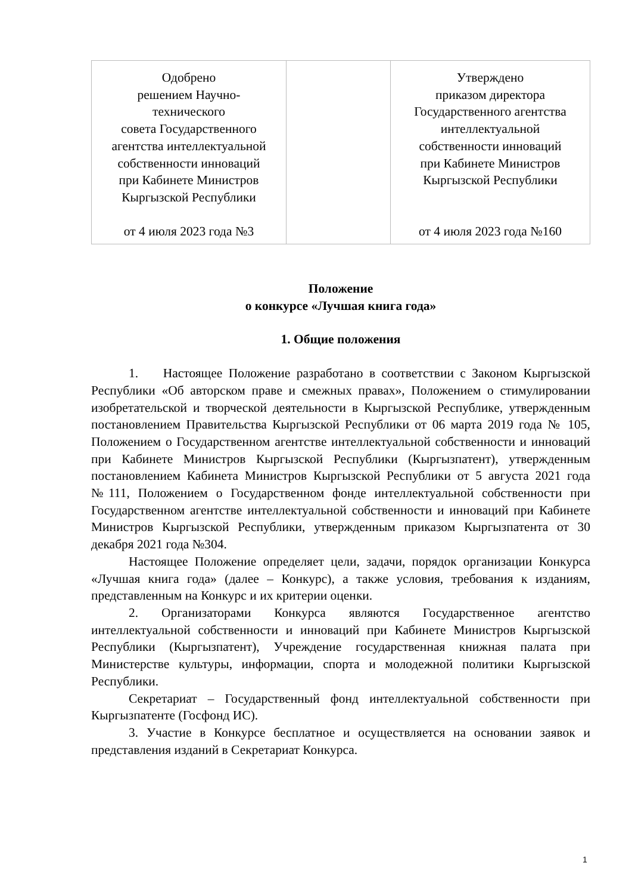| Одобрено решением Научно- технического совета Государственного агентства интеллектуальной собственности инноваций при Кабинете Министров Кыргызской Республики от 4 июля 2023 года №3 | | Утверждено приказом директора Государственного агентства интеллектуальной собственности инноваций при Кабинете Министров Кыргызской Республики от 4 июля 2023 года №160 |
Положение
о конкурсе «Лучшая книга года»
1. Общие положения
1. Настоящее Положение разработано в соответствии с Законом Кыргызской Республики «Об авторском праве и смежных правах», Положением о стимулировании изобретательской и творческой деятельности в Кыргызской Республике, утвержденным постановлением Правительства Кыргызской Республики от 06 марта 2019 года № 105, Положением о Государственном агентстве интеллектуальной собственности и инноваций при Кабинете Министров Кыргызской Республики (Кыргызпатент), утвержденным постановлением Кабинета Министров Кыргызской Республики от 5 августа 2021 года №111, Положением о Государственном фонде интеллектуальной собственности при Государственном агентстве интеллектуальной собственности и инноваций при Кабинете Министров Кыргызской Республики, утвержденным приказом Кыргызпатента от 30 декабря 2021 года №304.
Настоящее Положение определяет цели, задачи, порядок организации Конкурса «Лучшая книга года» (далее – Конкурс), а также условия, требования к изданиям, представленным на Конкурс и их критерии оценки.
2. Организаторами Конкурса являются Государственное агентство интеллектуальной собственности и инноваций при Кабинете Министров Кыргызской Республики (Кыргызпатент), Учреждение государственная книжная палата при Министерстве культуры, информации, спорта и молодежной политики Кыргызской Республики.
Секретариат – Государственный фонд интеллектуальной собственности при Кыргызпатенте (Госфонд ИС).
3. Участие в Конкурсе бесплатное и осуществляется на основании заявок и представления изданий в Секретариат Конкурса.
1